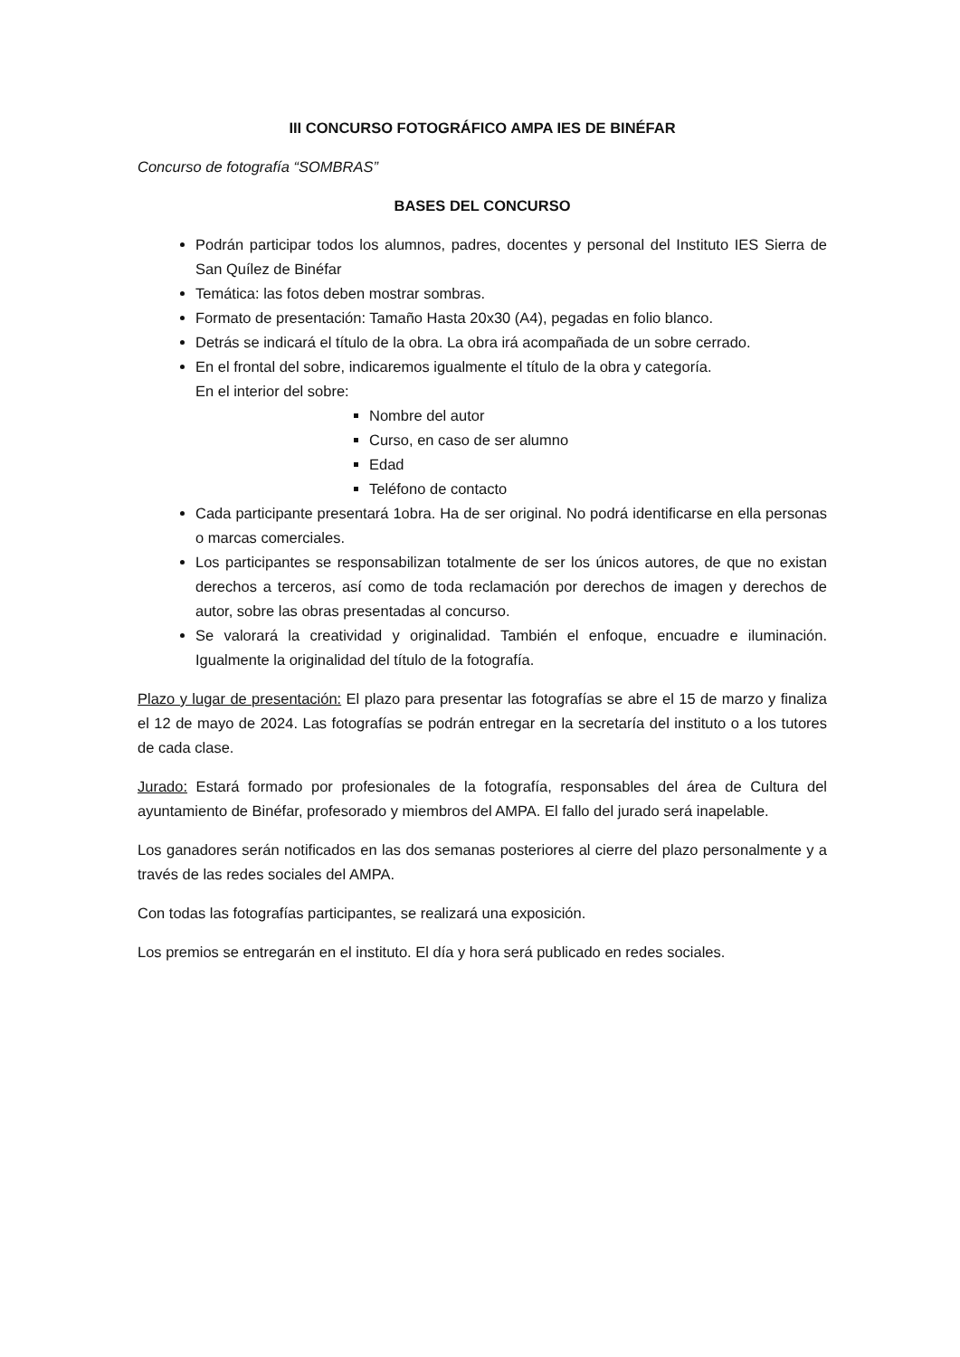III CONCURSO FOTOGRÁFICO AMPA IES DE BINÉFAR
Concurso de fotografía “SOMBRAS”
BASES DEL CONCURSO
Podrán participar todos los alumnos, padres, docentes y personal del Instituto IES Sierra de San Quílez de Binéfar
Temática: las fotos deben mostrar sombras.
Formato de presentación: Tamaño Hasta 20x30 (A4), pegadas en folio blanco.
Detrás se indicará el título de la obra. La obra irá acompañada de un sobre cerrado.
En el frontal del sobre, indicaremos igualmente el título de la obra y categoría.
En el interior del sobre:
Nombre del autor
Curso, en caso de ser alumno
Edad
Teléfono de contacto
Cada participante presentará 1obra. Ha de ser original. No podrá identificarse en ella personas o marcas comerciales.
Los participantes se responsabilizan totalmente de ser los únicos autores, de que no existan derechos a terceros, así como de toda reclamación por derechos de imagen y derechos de autor, sobre las obras presentadas al concurso.
Se valorará la creatividad y originalidad. También el enfoque, encuadre e iluminación. Igualmente la originalidad del título de la fotografía.
Plazo y lugar de presentación: El plazo para presentar las fotografías se abre el 15 de marzo y finaliza el 12 de mayo de 2024. Las fotografías se podrán entregar en la secretaría del instituto o a los tutores de cada clase.
Jurado: Estará formado por profesionales de la fotografía, responsables del área de Cultura del ayuntamiento de Binéfar, profesorado y miembros del AMPA. El fallo del jurado será inapelable.
Los ganadores serán notificados en las dos semanas posteriores al cierre del plazo personalmente y a través de las redes sociales del AMPA.
Con todas las fotografías participantes, se realizará una exposición.
Los premios se entregarán en el instituto. El día y hora será publicado en redes sociales.